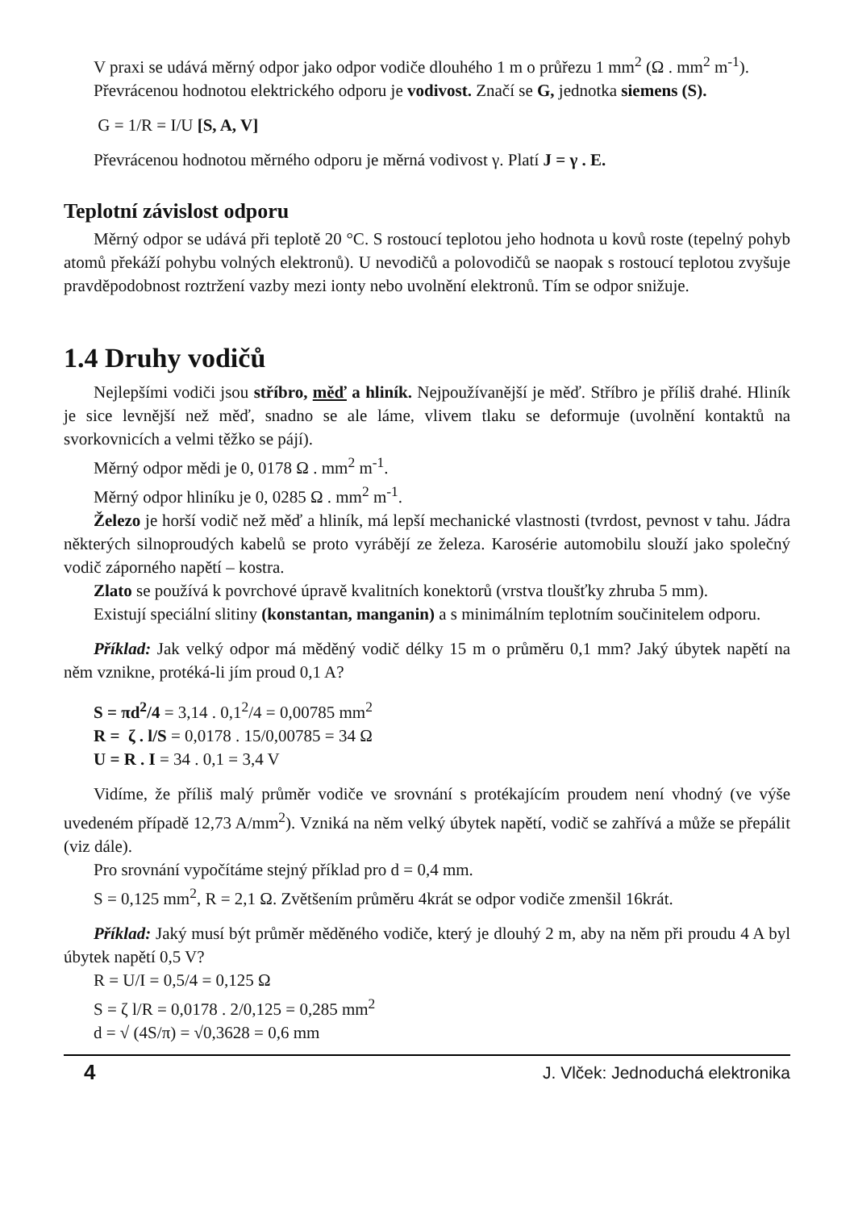V praxi se udává měrný odpor jako odpor vodiče dlouhého 1 m o průřezu 1 mm<sup>2</sup> (Ω . mm<sup>2</sup> m<sup>-1</sup>).
Převrácenou hodnotou elektrického odporu je vodivost. Značí se G, jednotka siemens (S).
G = 1/R = I/U [S, A, V]
Převrácenou hodnotou měrného odporu je měrná vodivost γ. Platí J = γ . E.
Teplotní závislost odporu
Měrný odpor se udává při teplotě 20 °C. S rostoucí teplotou jeho hodnota u kovů roste (tepelný pohyb atomů překáží pohybu volných elektronů). U nevodičů a polovodičů se naopak s rostoucí teplotou zvyšuje pravděpodobnost roztržení vazby mezi ionty nebo uvolnění elektronů. Tím se odpor snižuje.
1.4 Druhy vodičů
Nejlepšími vodiči jsou stříbro, měď a hliník. Nejpoužívanější je měď. Stříbro je příliš drahé. Hliník je sice levnější než měď, snadno se ale láme, vlivem tlaku se deformuje (uvolnění kontaktů na svorkovnicích a velmi těžko se pájí).
Měrný odpor mědi je 0, 0178 Ω . mm<sup>2</sup> m<sup>-1</sup>.
Měrný odpor hliníku je 0, 0285 Ω . mm<sup>2</sup> m<sup>-1</sup>.
Železo je horší vodič než měď a hliník, má lepší mechanické vlastnosti (tvrdost, pevnost v tahu. Jádra některých silnoproudých kabelů se proto vyrábějí ze železa. Karosérie automobilu slouží jako společný vodič záporného napětí – kostra.
Zlato se používá k povrchové úpravě kvalitních konektorů (vrstva tloušťky zhruba 5 mm).
Existují speciální slitiny (konstantan, manganin) a s minimálním teplotním součinitelem odporu.
Příklad: Jak velký odpor má měděný vodič délky 15 m o průměru 0,1 mm? Jaký úbytek napětí na něm vznikne, protéká-li jím proud 0,1 A?
S = πd<sup>2</sup>/4 = 3,14 . 0,1<sup>2</sup>/4 = 0,00785 mm<sup>2</sup>
R = ζ . l/S = 0,0178 . 15/0,00785 = 34 Ω
U = R . I = 34 . 0,1 = 3,4 V
Vidíme, že příliš malý průměr vodiče ve srovnání s protékajícím proudem není vhodný (ve výše uvedeném případě 12,73 A/mm<sup>2</sup>). Vzniká na něm velký úbytek napětí, vodič se zahřívá a může se přepálit (viz dále).
Pro srovnání vypočítáme stejný příklad pro d = 0,4 mm.
S = 0,125 mm<sup>2</sup>, R = 2,1 Ω. Zvětšením průměru 4krát se odpor vodiče zmenšil 16krát.
Příklad: Jaký musí být průměr měděného vodiče, který je dlouhý 2 m, aby na něm při proudu 4 A byl úbytek napětí 0,5 V?
R = U/I = 0,5/4 = 0,125 Ω
S = ζ l/R = 0,0178 . 2/0,125 = 0,285 mm<sup>2</sup>
d = √ (4S/π) = √0,3628 = 0,6 mm
4 J. Vlček: Jednoduchá elektronika